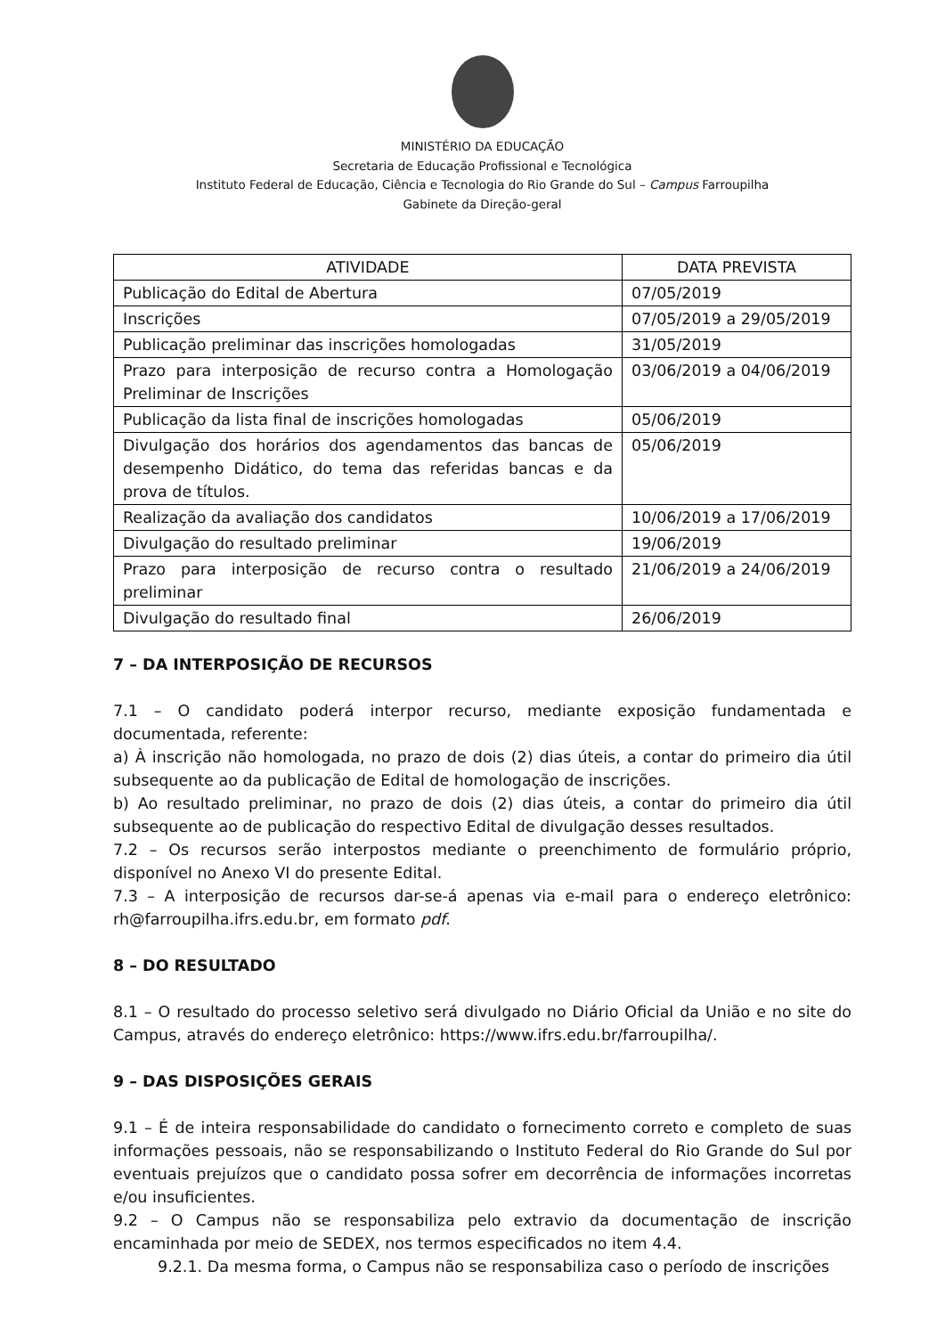MINISTÉRIO DA EDUCAÇÃO
Secretaria de Educação Profissional e Tecnológica
Instituto Federal de Educação, Ciência e Tecnologia do Rio Grande do Sul – Campus Farroupilha
Gabinete da Direção-geral
| ATIVIDADE | DATA PREVISTA |
| --- | --- |
| Publicação do Edital de Abertura | 07/05/2019 |
| Inscrições | 07/05/2019 a 29/05/2019 |
| Publicação preliminar das inscrições homologadas | 31/05/2019 |
| Prazo para interposição de recurso contra a Homologação Preliminar de Inscrições | 03/06/2019 a 04/06/2019 |
| Publicação da lista final de inscrições homologadas | 05/06/2019 |
| Divulgação dos horários dos agendamentos das bancas de desempenho Didático, do tema das referidas bancas e da prova de títulos. | 05/06/2019 |
| Realização da avaliação dos candidatos | 10/06/2019 a 17/06/2019 |
| Divulgação do resultado preliminar | 19/06/2019 |
| Prazo para interposição de recurso contra o resultado preliminar | 21/06/2019 a 24/06/2019 |
| Divulgação do resultado final | 26/06/2019 |
7 – DA INTERPOSIÇÃO DE RECURSOS
7.1 – O candidato poderá interpor recurso, mediante exposição fundamentada e documentada, referente:
a) À inscrição não homologada, no prazo de dois (2) dias úteis, a contar do primeiro dia útil subsequente ao da publicação de Edital de homologação de inscrições.
b) Ao resultado preliminar, no prazo de dois (2) dias úteis, a contar do primeiro dia útil subsequente ao de publicação do respectivo Edital de divulgação desses resultados.
7.2 – Os recursos serão interpostos mediante o preenchimento de formulário próprio, disponível no Anexo VI do presente Edital.
7.3 – A interposição de recursos dar-se-á apenas via e-mail para o endereço eletrônico: rh@farroupilha.ifrs.edu.br, em formato pdf.
8 – DO RESULTADO
8.1 – O resultado do processo seletivo será divulgado no Diário Oficial da União e no site do Campus, através do endereço eletrônico: https://www.ifrs.edu.br/farroupilha/.
9 – DAS DISPOSIÇÕES GERAIS
9.1 – É de inteira responsabilidade do candidato o fornecimento correto e completo de suas informações pessoais, não se responsabilizando o Instituto Federal do Rio Grande do Sul por eventuais prejuízos que o candidato possa sofrer em decorrência de informações incorretas e/ou insuficientes.
9.2 – O Campus não se responsabiliza pelo extravio da documentação de inscrição encaminhada por meio de SEDEX, nos termos especificados no item 4.4.
9.2.1. Da mesma forma, o Campus não se responsabiliza caso o período de inscrições